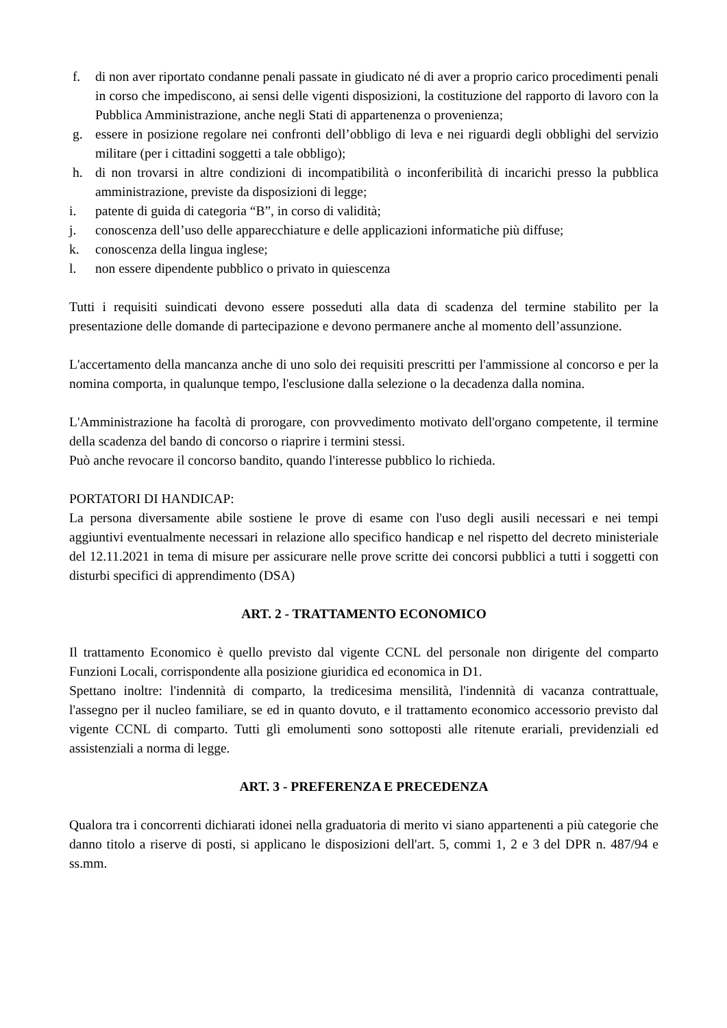f. di non aver riportato condanne penali passate in giudicato né di aver a proprio carico procedimenti penali in corso che impediscono, ai sensi delle vigenti disposizioni, la costituzione del rapporto di lavoro con la Pubblica Amministrazione, anche negli Stati di appartenenza o provenienza;
g. essere in posizione regolare nei confronti dell’obbligo di leva e nei riguardi degli obblighi del servizio militare (per i cittadini soggetti a tale obbligo);
h. di non trovarsi in altre condizioni di incompatibilità o inconferibilità di incarichi presso la pubblica amministrazione, previste da disposizioni di legge;
i. patente di guida di categoria “B”, in corso di validità;
j. conoscenza dell’uso delle apparecchiature e delle applicazioni informatiche più diffuse;
k. conoscenza della lingua inglese;
l. non essere dipendente pubblico o privato in quiescenza
Tutti i requisiti suindicati devono essere posseduti alla data di scadenza del termine stabilito per la presentazione delle domande di partecipazione e devono permanere anche al momento dell’assunzione.
L'accertamento della mancanza anche di uno solo dei requisiti prescritti per l'ammissione al concorso e per la nomina comporta, in qualunque tempo, l'esclusione dalla selezione o la decadenza dalla nomina.
L'Amministrazione ha facoltà di prorogare, con provvedimento motivato dell'organo competente, il termine della scadenza del bando di concorso o riaprire i termini stessi.
Può anche revocare il concorso bandito, quando l'interesse pubblico lo richieda.
PORTATORI DI HANDICAP:
La persona diversamente abile sostiene le prove di esame con l'uso degli ausili necessari e nei tempi aggiuntivi eventualmente necessari in relazione allo specifico handicap e nel rispetto del decreto ministeriale del 12.11.2021 in tema di misure per assicurare nelle prove scritte dei concorsi pubblici a tutti i soggetti con disturbi specifici di apprendimento (DSA)
ART. 2 - TRATTAMENTO ECONOMICO
Il trattamento Economico è quello previsto dal vigente CCNL del personale non dirigente del comparto Funzioni Locali, corrispondente alla posizione giuridica ed economica in D1.
Spettano inoltre: l'indennità di comparto, la tredicesima mensilità, l'indennità di vacanza contrattuale, l'assegno per il nucleo familiare, se ed in quanto dovuto, e il trattamento economico accessorio previsto dal vigente CCNL di comparto. Tutti gli emolumenti sono sottoposti alle ritenute erariali, previdenziali ed assistenziali a norma di legge.
ART. 3 - PREFERENZA E PRECEDENZA
Qualora tra i concorrenti dichiarati idonei nella graduatoria di merito vi siano appartenenti a più categorie che danno titolo a riserve di posti, si applicano le disposizioni dell'art. 5, commi 1, 2 e 3 del DPR n. 487/94 e ss.mm.